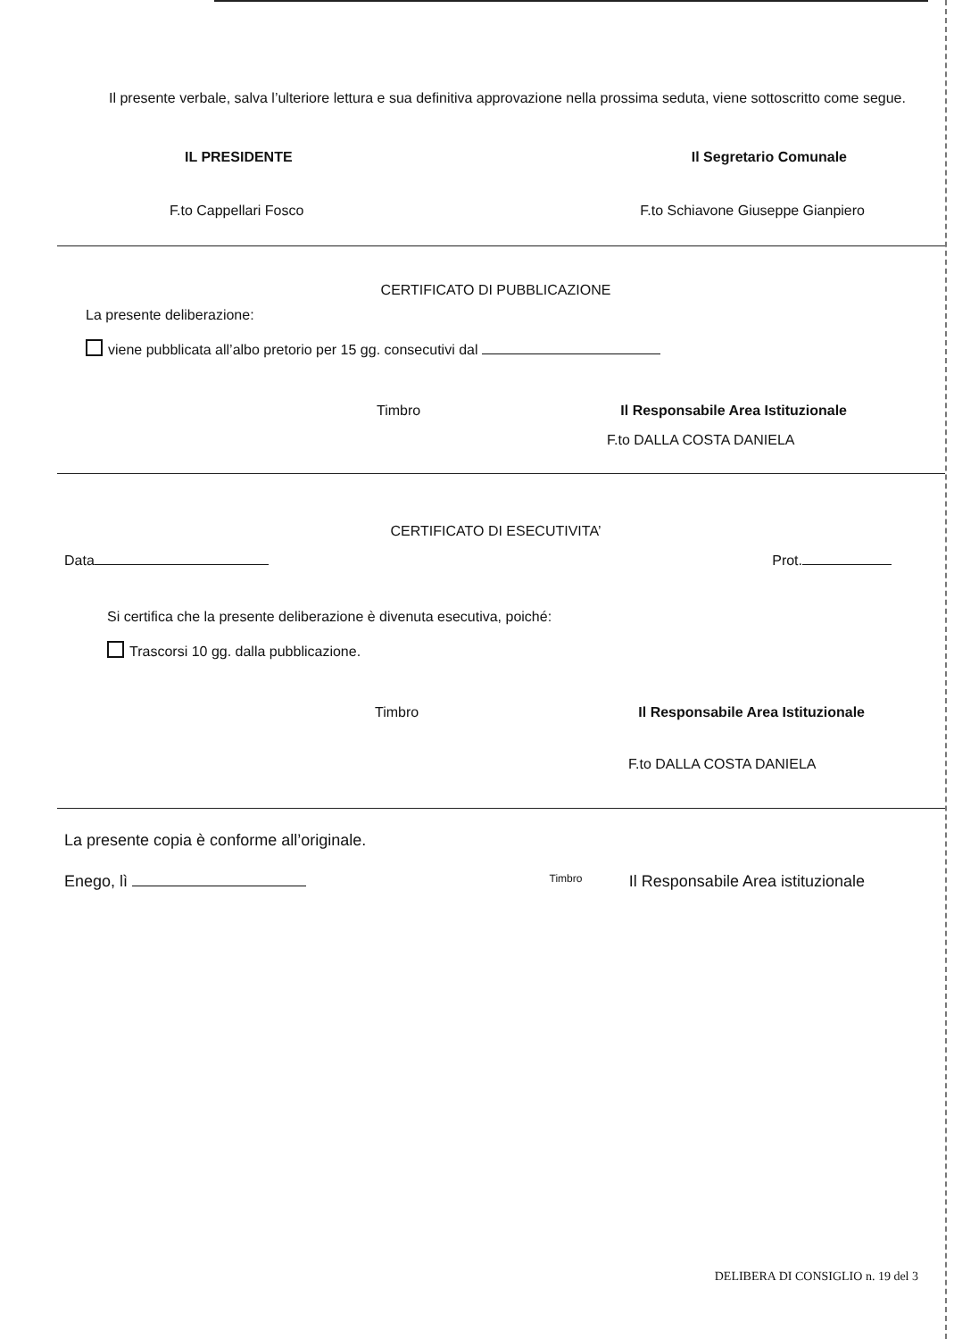Il presente verbale, salva l’ulteriore lettura e sua definitiva approvazione nella prossima seduta, viene sottoscritto come segue.
IL PRESIDENTE Il Segretario Comunale
F.to Cappellari Fosco F.to Schiavone Giuseppe Gianpiero
CERTIFICATO DI PUBBLICAZIONE
La presente deliberazione:
viene pubblicata all’albo pretorio per 15 gg. consecutivi dal
Timbro Il Responsabile Area Istituzionale
F.to DALLA COSTA DANIELA
CERTIFICATO DI ESECUTIVITA’
Data Prot.
Si certifica che la presente deliberazione è divenuta esecutiva, poiché:
Trascorsi 10 gg. dalla pubblicazione.
Timbro Il Responsabile Area Istituzionale
F.to DALLA COSTA DANIELA
La presente copia è conforme all’originale.
Enego, lì Timbro Il Responsabile Area istituzionale
DELIBERA DI CONSIGLIO n. 19 del 3